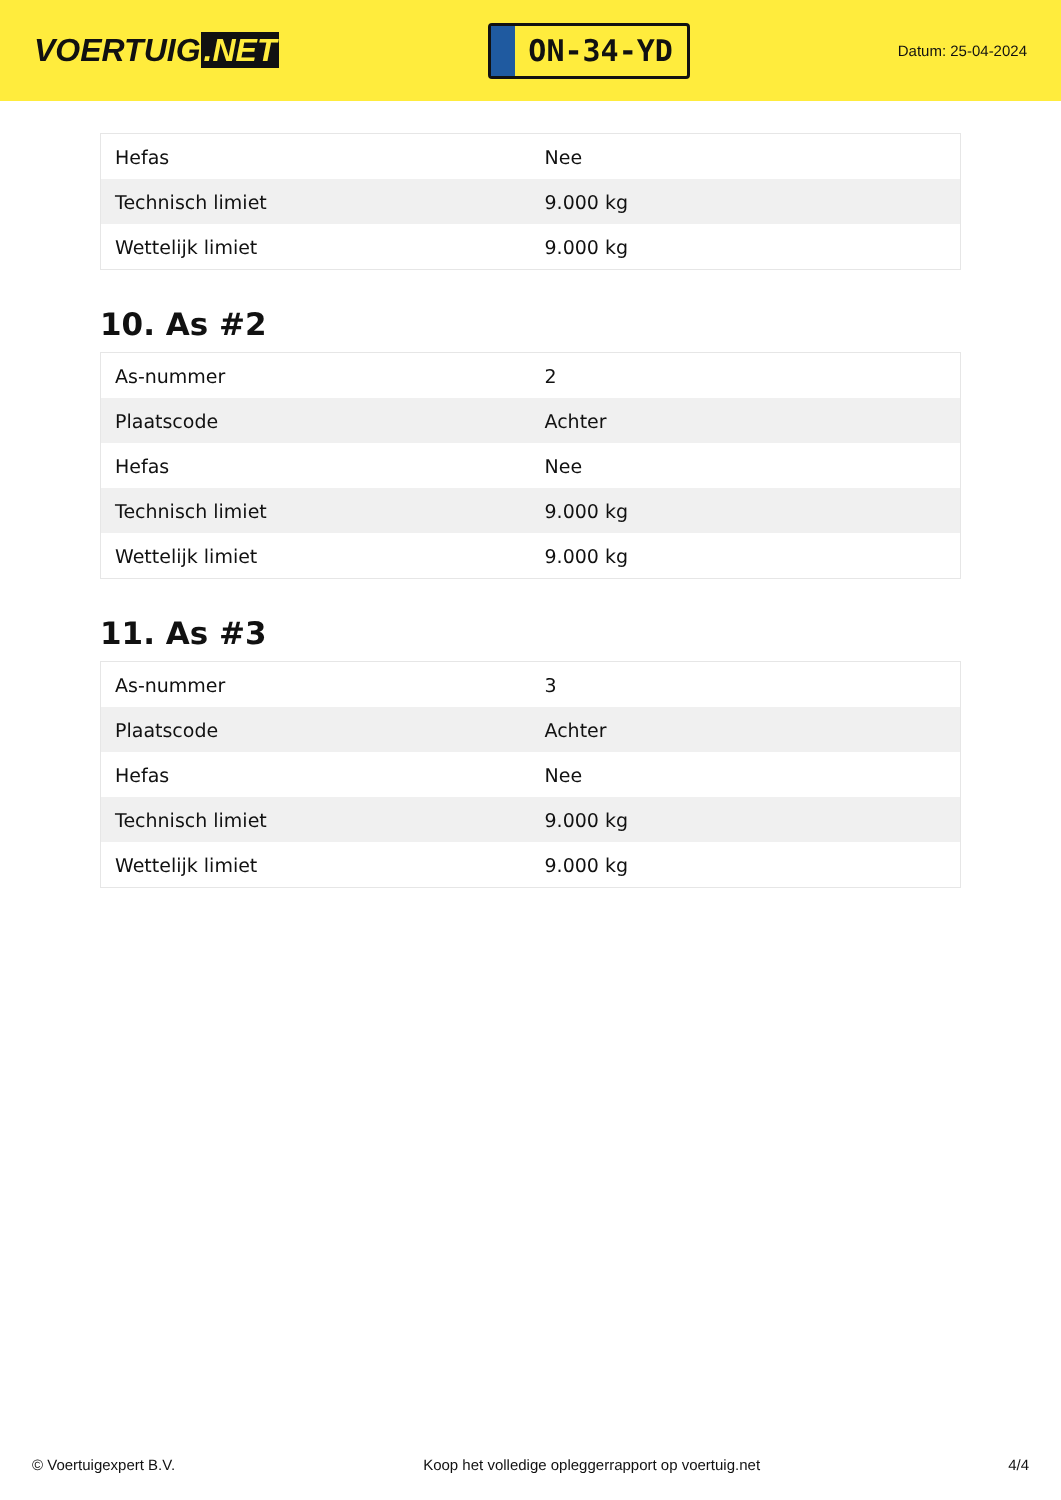VOERTUIG.NET
ON-34-YD
Datum: 25-04-2024
| Hefas | Nee |
| Technisch limiet | 9.000 kg |
| Wettelijk limiet | 9.000 kg |
10. As #2
| As-nummer | 2 |
| Plaatscode | Achter |
| Hefas | Nee |
| Technisch limiet | 9.000 kg |
| Wettelijk limiet | 9.000 kg |
11. As #3
| As-nummer | 3 |
| Plaatscode | Achter |
| Hefas | Nee |
| Technisch limiet | 9.000 kg |
| Wettelijk limiet | 9.000 kg |
© Voertuigexpert B.V. Koop het volledige opleggerrapport op voertuig.net 4/4